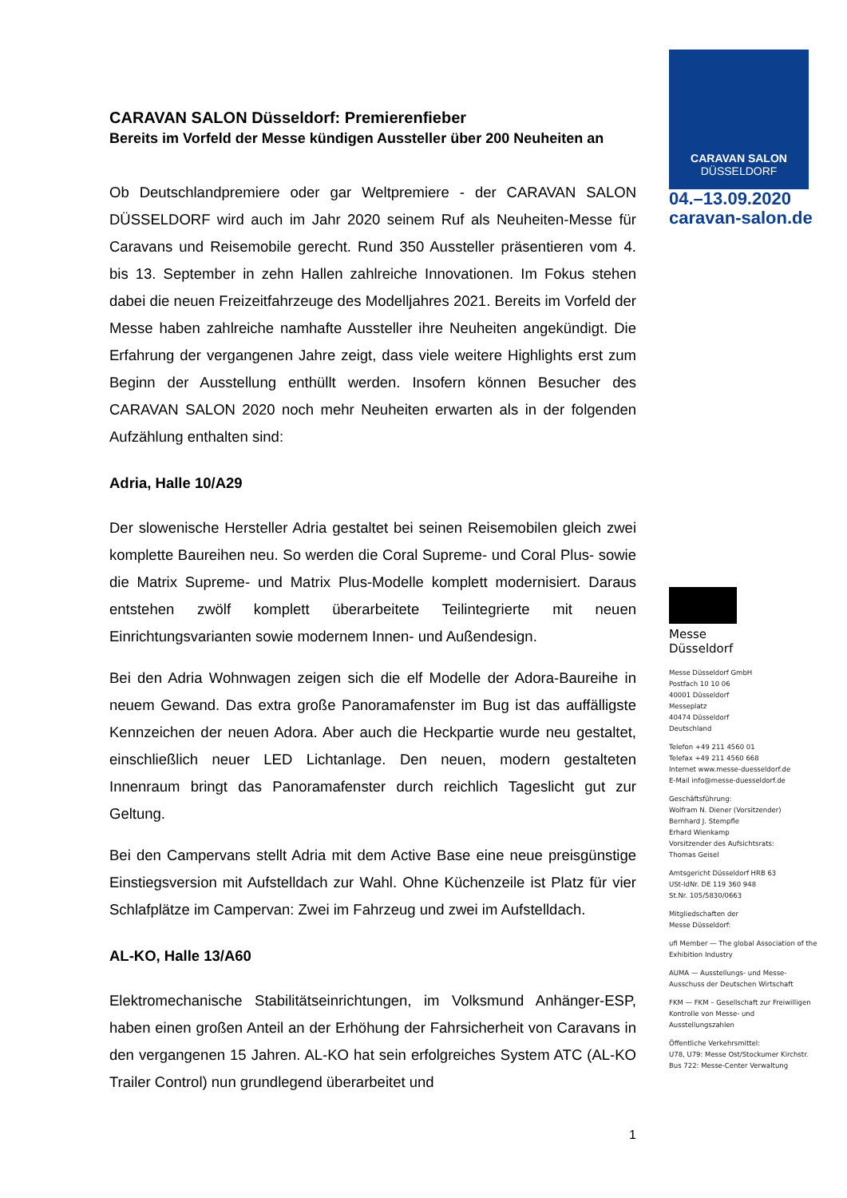CARAVAN SALON Düsseldorf: Premierenfieber
Bereits im Vorfeld der Messe kündigen Aussteller über 200 Neuheiten an
Ob Deutschlandpremiere oder gar Weltpremiere - der CARAVAN SALON DÜSSELDORF wird auch im Jahr 2020 seinem Ruf als Neuheiten-Messe für Caravans und Reisemobile gerecht. Rund 350 Aussteller präsentieren vom 4. bis 13. September in zehn Hallen zahlreiche Innovationen. Im Fokus stehen dabei die neuen Freizeitfahrzeuge des Modelljahres 2021. Bereits im Vorfeld der Messe haben zahlreiche namhafte Aussteller ihre Neuheiten angekündigt. Die Erfahrung der vergangenen Jahre zeigt, dass viele weitere Highlights erst zum Beginn der Ausstellung enthüllt werden. Insofern können Besucher des CARAVAN SALON 2020 noch mehr Neuheiten erwarten als in der folgenden Aufzählung enthalten sind:
Adria, Halle 10/A29
Der slowenische Hersteller Adria gestaltet bei seinen Reisemobilen gleich zwei komplette Baureihen neu. So werden die Coral Supreme- und Coral Plus- sowie die Matrix Supreme- und Matrix Plus-Modelle komplett modernisiert. Daraus entstehen zwölf komplett überarbeitete Teilintegrierte mit neuen Einrichtungsvarianten sowie modernem Innen- und Außendesign.
Bei den Adria Wohnwagen zeigen sich die elf Modelle der Adora-Baureihe in neuem Gewand. Das extra große Panoramafenster im Bug ist das auffälligste Kennzeichen der neuen Adora. Aber auch die Heckpartie wurde neu gestaltet, einschließlich neuer LED Lichtanlage. Den neuen, modern gestalteten Innenraum bringt das Panoramafenster durch reichlich Tageslicht gut zur Geltung.
Bei den Campervans stellt Adria mit dem Active Base eine neue preisgünstige Einstiegsversion mit Aufstelldach zur Wahl. Ohne Küchenzeile ist Platz für vier Schlafplätze im Campervan: Zwei im Fahrzeug und zwei im Aufstelldach.
AL-KO, Halle 13/A60
Elektromechanische Stabilitätseinrichtungen, im Volksmund Anhänger-ESP, haben einen großen Anteil an der Erhöhung der Fahrsicherheit von Caravans in den vergangenen 15 Jahren. AL-KO hat sein erfolgreiches System ATC (AL-KO Trailer Control) nun grundlegend überarbeitet und
1
CARAVAN SALON
DÜSSELDORF
04.–13.09.2020
caravan-salon.de
Messe
Düsseldorf
Messe Düsseldorf GmbH
Postfach 10 10 06
40001 Düsseldorf
Messeplatz
40474 Düsseldorf
Deutschland
Telefon +49 211 4560 01
Telefax +49 211 4560 668
Internet www.messe-duesseldorf.de
E-Mail info@messe-duesseldorf.de
Geschäftsführung:
Wolfram N. Diener (Vorsitzender)
Bernhard J. Stempfle
Erhard Wienkamp
Vorsitzender des Aufsichtsrats:
Thomas Geisel
Amtsgericht Düsseldorf HRB 63
USt-IdNr. DE 119 360 948
St.Nr. 105/5830/0663
Mitgliedschaften der
Messe Düsseldorf:
ufi Member — The global Association of the Exhibition Industry
AUMA — Ausstellungs- und Messe-Ausschuss der Deutschen Wirtschaft
FKM — FKM – Gesellschaft zur Freiwilligen Kontrolle von Messe- und Ausstellungszahlen
Öffentliche Verkehrsmittel:
U78, U79: Messe Ost/Stockumer Kirchstr.
Bus 722: Messe-Center Verwaltung